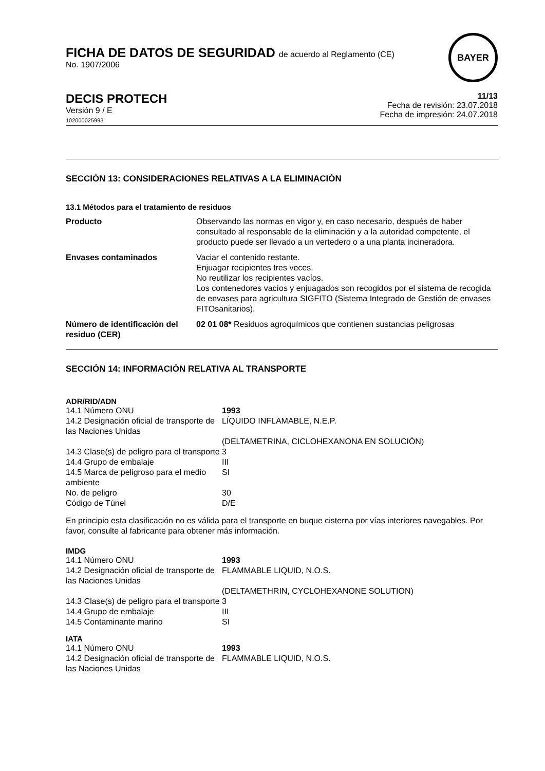FICHA DE DATOS DE SEGURIDAD de acuerdo al Reglamento (CE)
No. 1907/2006
BAYER
DECIS PROTECH
Versión 9 / E
102000025993
11/13
Fecha de revisión: 23.07.2018
Fecha de impresión: 24.07.2018
SECCIÓN 13: CONSIDERACIONES RELATIVAS A LA ELIMINACIÓN
13.1 Métodos para el tratamiento de residuos
| Producto | Observando las normas en vigor y, en caso necesario, después de haber consultado al responsable de la eliminación y a la autoridad competente, el producto puede ser llevado a un vertedero o a una planta incineradora. |
| Envases contaminados | Vaciar el contenido restante. Enjuagar recipientes tres veces. No reutilizar los recipientes vacíos. Los contenedores vacíos y enjuagados son recogidos por el sistema de recogida de envases para agricultura SIGFITO (Sistema Integrado de Gestión de envases FITOsanitarios). |
| Número de identificación del residuo (CER) | 02 01 08* Residuos agroquímicos que contienen sustancias peligrosas |
SECCIÓN 14: INFORMACIÓN RELATIVA AL TRANSPORTE
ADR/RID/ADN
| 14.1 Número ONU | 1993 |
| 14.2 Designación oficial de transporte de las Naciones Unidas | LÍQUIDO INFLAMABLE, N.E.P. |
| | (DELTAMETRINA, CICLOHEXANONA EN SOLUCIÓN) |
| 14.3 Clase(s) de peligro para el transporte | 3 |
| 14.4 Grupo de embalaje | III |
| 14.5 Marca de peligroso para el medio ambiente | SI |
| No. de peligro | 30 |
| Código de Túnel | D/E |
En principio esta clasificación no es válida para el transporte en buque cisterna por vías interiores navegables. Por favor, consulte al fabricante para obtener más información.
IMDG
| 14.1 Número ONU | 1993 |
| 14.2 Designación oficial de transporte de las Naciones Unidas | FLAMMABLE LIQUID, N.O.S. |
| | (DELTAMETHRIN, CYCLOHEXANONE SOLUTION) |
| 14.3 Clase(s) de peligro para el transporte | 3 |
| 14.4 Grupo de embalaje | III |
| 14.5 Contaminante marino | SI |
IATA
| 14.1 Número ONU | 1993 |
| 14.2 Designación oficial de transporte de las Naciones Unidas | FLAMMABLE LIQUID, N.O.S. |